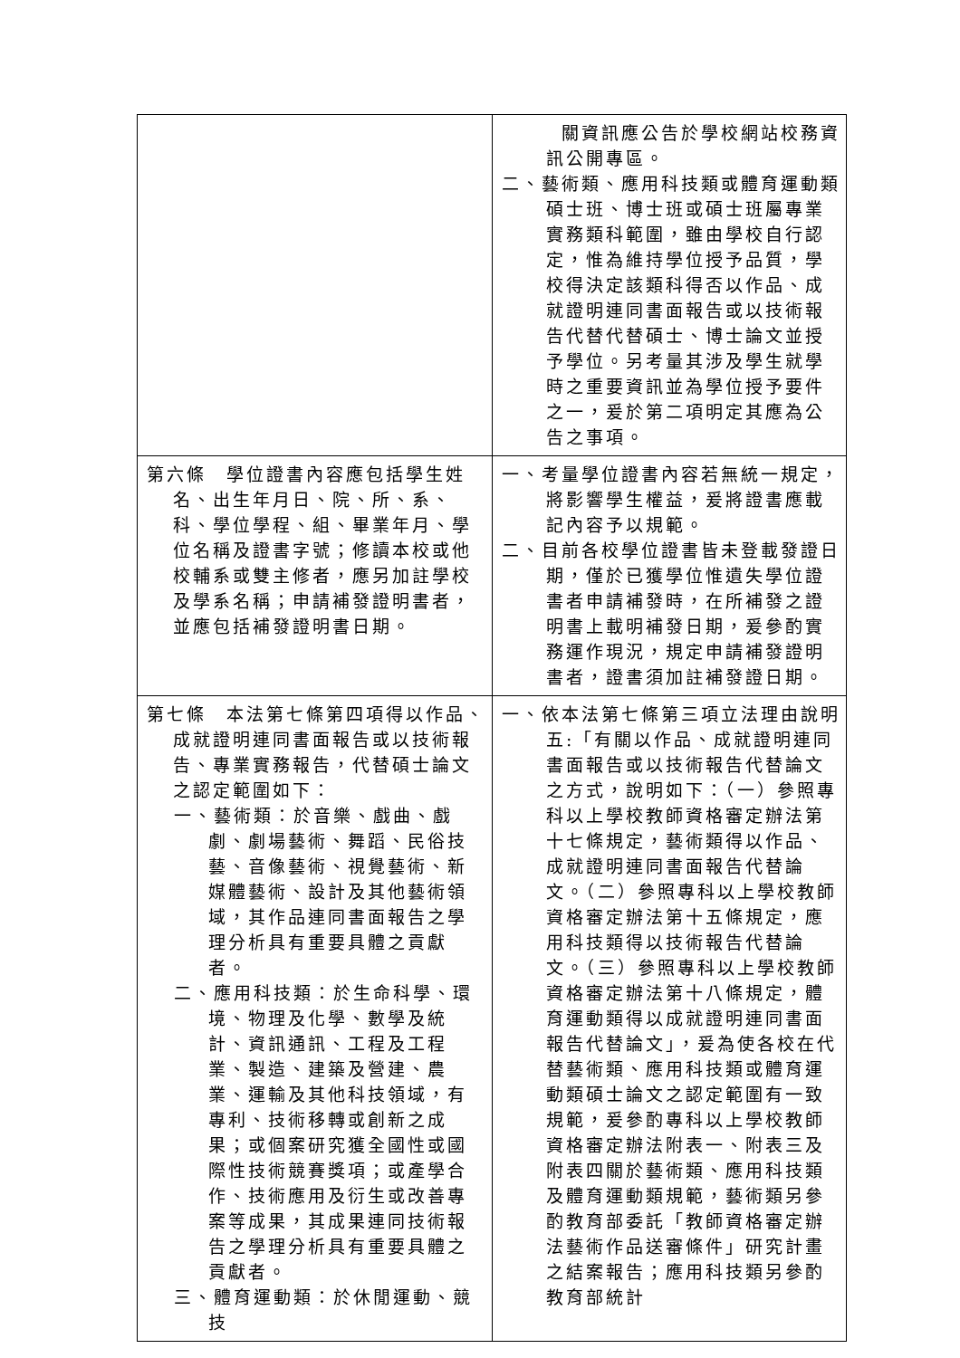| | 關資訊應公告於學校網站校務資訊公開專區。 二、藝術類、應用科技類或體育運動類碩士班、博士班或碩士班屬專業實務類科範圍，雖由學校自行認定，惟為維持學位授予品質，學校得決定該類科得否以作品、成就證明連同書面報告或以技術報告代替代替碩士、博士論文並授予學位。另考量其涉及學生就學時之重要資訊並為學位授予要件之一，爰於第二項明定其應為公告之事項。 |
| 第六條 學位證書內容應包括學生姓名、出生年月日、院、所、系、科、學位學程、組、畢業年月、學位名稱及證書字號；修讀本校或他校輔系或雙主修者，應另加註學校及學系名稱；申請補發證明書者，並應包括補發證明書日期。 | 一、考量學位證書內容若無統一規定，將影響學生權益，爰將證書應載記內容予以規範。 二、目前各校學位證書皆未登載發證日期，僅於已獲學位惟遺失學位證書者申請補發時，在所補發之證明書上載明補發日期，爰參酌實務運作現況，規定申請補發證明書者，證書須加註補發證日期。 |
| 第七條 本法第七條第四項得以作品、成就證明連同書面報告或以技術報告、專業實務報告，代替碩士論文之認定範圍如下： 一、藝術類：於音樂、戲曲、戲劇、劇場藝術、舞蹈、民俗技藝、音像藝術、視覺藝術、新媒體藝術、設計及其他藝術領域，其作品連同書面報告之學理分析具有重要具體之貢獻者。 二、應用科技類：於生命科學、環境、物理及化學、數學及統計、資訊通訊、工程及工程業、製造、建築及營建、農業、運輸及其他科技領域，有專利、技術移轉或創新之成果；或個案研究獲全國性或國際性技術競賽獎項；或產學合作、技術應用及衍生或改善專案等成果，其成果連同技術報告之學理分析具有重要具體之貢獻者。 三、體育運動類：於休閒運動、競技 | 一、依本法第七條第三項立法理由說明五:「有關以作品、成就證明連同書面報告或以技術報告代替論文之方式，說明如下：（一）參照專科以上學校教師資格審定辦法第十七條規定，藝術類得以作品、成就證明連同書面報告代替論文。（二）參照專科以上學校教師資格審定辦法第十五條規定，應用科技類得以技術報告代替論文。（三）參照專科以上學校教師資格審定辦法第十八條規定，體育運動類得以成就證明連同書面報告代替論文」，爰為使各校在代替藝術類、應用科技類或體育運動類碩士論文之認定範圍有一致規範，爰參酌專科以上學校教師資格審定辦法附表一、附表三及附表四關於藝術類、應用科技類及體育運動類規範，藝術類另參酌教育部委託「教師資格審定辦法藝術作品送審條件」研究計畫之結案報告；應用科技類另參酌教育部統計 |